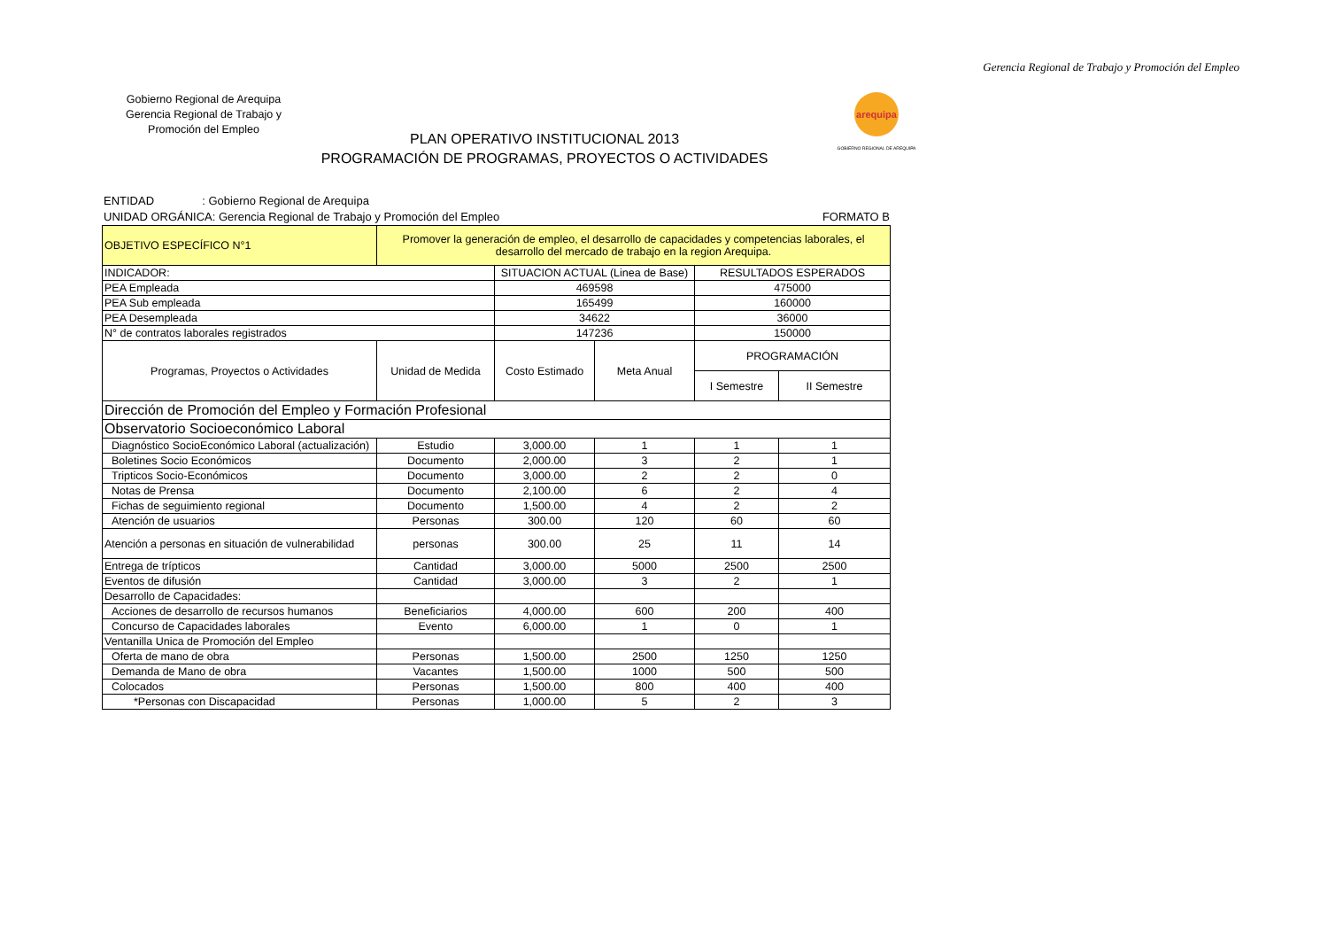Gerencia Regional de Trabajo y Promoción del Empleo
Gobierno Regional de Arequipa
Gerencia Regional de Trabajo y
Promoción del Empleo
PLAN OPERATIVO INSTITUCIONAL 2013
PROGRAMACIÓN DE PROGRAMAS, PROYECTOS O ACTIVIDADES
arequipa
GOBIERNO REGIONAL DE AREQUIPA
ENTIDAD : Gobierno Regional de Arequipa
UNIDAD ORGÁNICA: Gerencia Regional de Trabajo y Promoción del Empleo FORMATO B
| OBJETIVO ESPECÍFICO N°1 | Promover la generación de empleo, el desarrollo de capacidades y competencias laborales, el desarrollo del mercado de trabajo en la region Arequipa. | | | | |
| INDICADOR: | | SITUACION ACTUAL (Linea de Base) | | RESULTADOS ESPERADOS | |
| PEA Empleada | | 469598 | | 475000 | |
| PEA Sub empleada | | 165499 | | 160000 | |
| PEA Desempleada | | 34622 | | 36000 | |
| N° de contratos laborales registrados | | 147236 | | 150000 | |
| Programas, Proyectos o Actividades | Unidad de Medida | Costo Estimado | Meta Anual | PROGRAMACIÓN | |
| | | | | I Semestre | II Semestre |
| Dirección de Promoción del Empleo y Formación Profesional | | | | | |
| Observatorio Socioeconómico Laboral | | | | | |
| Diagnóstico SocioEconómico Laboral (actualización) | Estudio | 3,000.00 | 1 | 1 | 1 |
| Boletines Socio Económicos | Documento | 2,000.00 | 3 | 2 | 1 |
| Tripticos Socio-Económicos | Documento | 3,000.00 | 2 | 2 | 0 |
| Notas de Prensa | Documento | 2,100.00 | 6 | 2 | 4 |
| Fichas de seguimiento regional | Documento | 1,500.00 | 4 | 2 | 2 |
| Atención de usuarios | Personas | 300.00 | 120 | 60 | 60 |
| Atención a personas en situación de vulnerabilidad | personas | 300.00 | 25 | 11 | 14 |
| Entrega de trípticos | Cantidad | 3,000.00 | 5000 | 2500 | 2500 |
| Eventos de difusión | Cantidad | 3,000.00 | 3 | 2 | 1 |
| Desarrollo de Capacidades: | | | | | |
| Acciones de desarrollo de recursos humanos | Beneficiarios | 4,000.00 | 600 | 200 | 400 |
| Concurso de Capacidades laborales | Evento | 6,000.00 | 1 | 0 | 1 |
| Ventanilla Unica de Promoción del Empleo | | | | | |
| Oferta de mano de obra | Personas | 1,500.00 | 2500 | 1250 | 1250 |
| Demanda de Mano de obra | Vacantes | 1,500.00 | 1000 | 500 | 500 |
| Colocados | Personas | 1,500.00 | 800 | 400 | 400 |
| *Personas con Discapacidad | Personas | 1,000.00 | 5 | 2 | 3 |